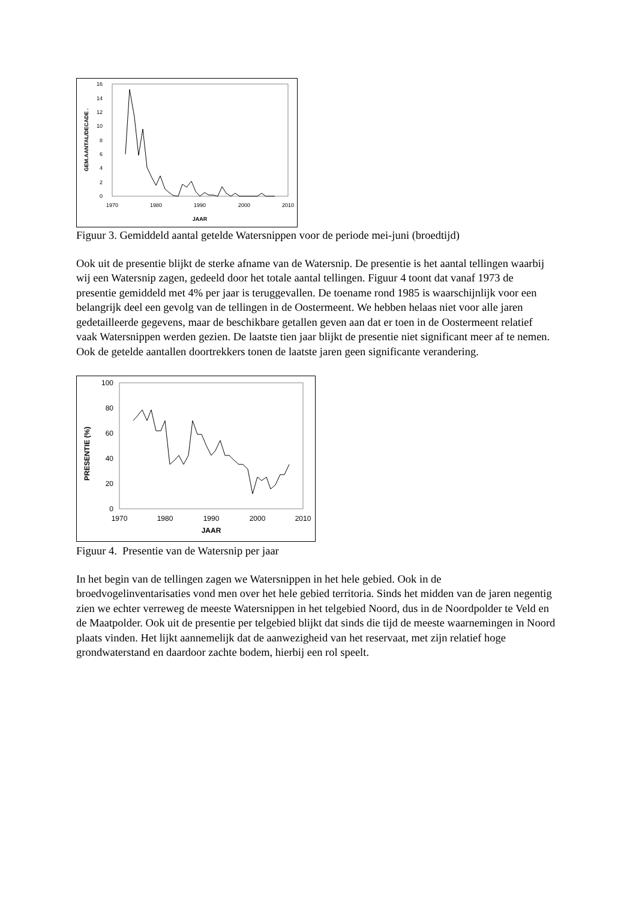0
2
4
6
8
10
12
14
16
1970
1980
1990
2000
2010
JAAR
GEM.AANTAL/DECADE .
Figuur 3. Gemiddeld aantal getelde Watersnippen voor de periode mei-juni (broedtijd)
Ook uit de presentie blijkt de sterke afname van de Watersnip. De presentie is het aantal tellingen waarbij wij een Watersnip zagen, gedeeld door het totale aantal tellingen. Figuur 4 toont dat vanaf 1973 de presentie gemiddeld met 4% per jaar is teruggevallen. De toename rond 1985 is waarschijnlijk voor een belangrijk deel een gevolg van de tellingen in de Oostermeent. We hebben helaas niet voor alle jaren gedetailleerde gegevens, maar de beschikbare getallen geven aan dat er toen in de Oostermeent relatief vaak Watersnippen werden gezien. De laatste tien jaar blijkt de presentie niet significant meer af te nemen. Ook de getelde aantallen doortrekkers tonen de laatste jaren geen significante verandering.
0
20
40
60
80
100
1970
1980
1990
2000
2010
JAAR
PRESENTIE (%)
Figuur 4. Presentie van de Watersnip per jaar
In het begin van de tellingen zagen we Watersnippen in het hele gebied. Ook in de broedvogelinventarisaties vond men over het hele gebied territoria. Sinds het midden van de jaren negentig zien we echter verreweg de meeste Watersnippen in het telgebied Noord, dus in de Noordpolder te Veld en de Maatpolder. Ook uit de presentie per telgebied blijkt dat sinds die tijd de meeste waarnemingen in Noord plaats vinden. Het lijkt aannemelijk dat de aanwezigheid van het reservaat, met zijn relatief hoge grondwaterstand en daardoor zachte bodem, hierbij een rol speelt.